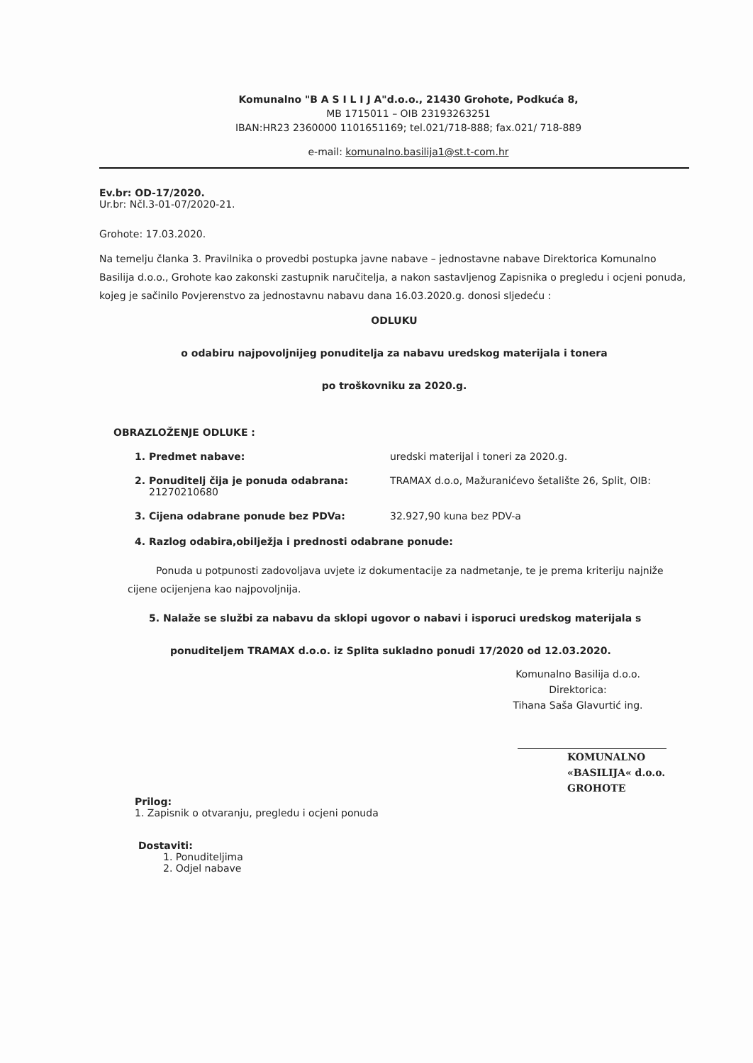Komunalno "B A S I L I J A"d.o.o., 21430 Grohote, Podkuća 8,
MB 1715011 – OIB 23193263251
IBAN:HR23 2360000 1101651169; tel.021/718-888; fax.021/ 718-889
e-mail: komunalno.basilija1@st.t-com.hr
Ev.br: OD-17/2020.
Ur.br: Nčl.3-01-07/2020-21.
Grohote: 17.03.2020.
Na temelju članka 3. Pravilnika o provedbi postupka javne nabave – jednostavne nabave Direktorica Komunalno Basilija d.o.o., Grohote kao zakonski zastupnik naručitelja, a nakon sastavljenog Zapisnika o pregledu i ocjeni ponuda, kojeg je sačinilo Povjerenstvo za jednostavnu nabavu dana 16.03.2020.g. donosi sljedeću :
ODLUKU
o odabiru najpovoljnijeg ponuditelja za nabavu uredskog materijala i tonera
po troškovniku za 2020.g.
OBRAZLOŽENJE ODLUKE :
1. Predmet nabave: uredski materijal i toneri za 2020.g.
2. Ponuditelj čija je ponuda odabrana: TRAMAX d.o.o, Mažuranićevo šetalište 26, Split, OIB:
21270210680
3. Cijena odabrane ponude bez PDVa: 32.927,90 kuna bez PDV-a
4. Razlog odabira,obilježja i prednosti odabrane ponude:
Ponuda u potpunosti zadovoljava uvjete iz dokumentacije za nadmetanje, te je prema kriteriju najniže cijene ocijenjena kao najpovoljnija.
5. Nalaže se službi za nabavu da sklopi ugovor o nabavi i isporuci uredskog materijala s
ponuditeljem TRAMAX d.o.o. iz Splita sukladno ponudi 17/2020 od 12.03.2020.
Komunalno Basilija d.o.o.
Direktorica:
Tihana Saša Glavurtić ing.
KOMUNALNO
«BASILIJA« d.o.o.
GROHOTE
Prilog:
1. Zapisnik o otvaranju, pregledu i ocjeni ponuda
Dostaviti:
1. Ponuditeljima
2. Odjel nabave